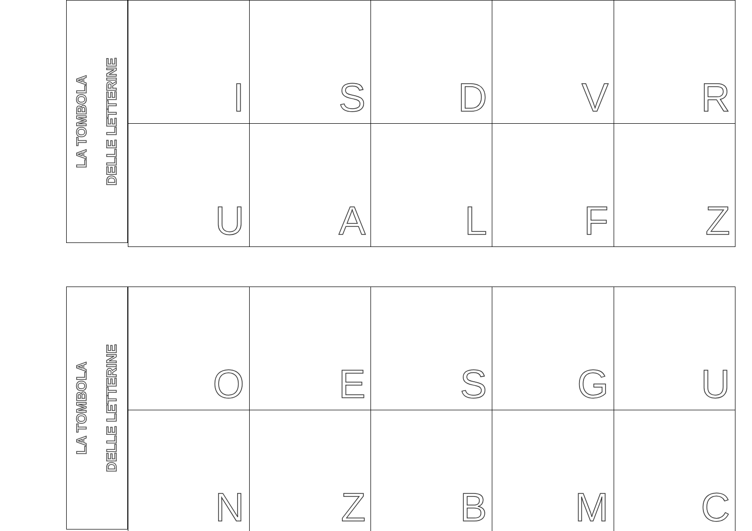LA TOMBOLA
DELLE LETTERINE
| I | S | D | V | R |
| U | A | L | F | Z |
LA TOMBOLA
DELLE LETTERINE
| O | E | S | G | U |
| N | Z | B | M | C |